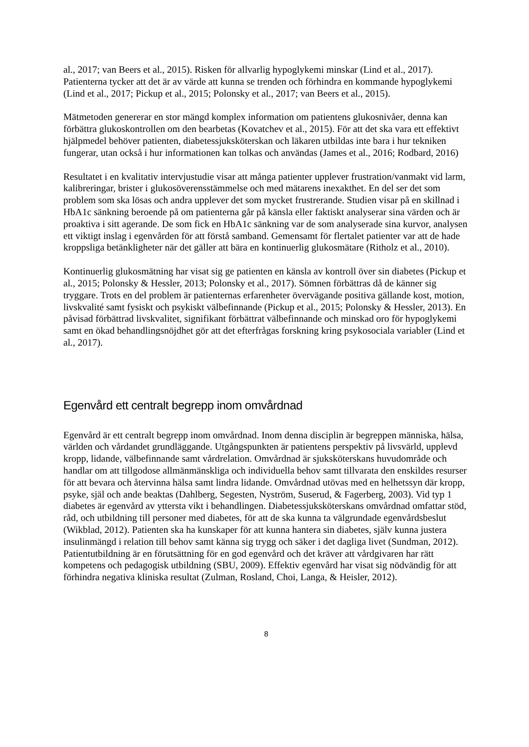al., 2017; van Beers et al., 2015). Risken för allvarlig hypoglykemi minskar (Lind et al., 2017). Patienterna tycker att det är av värde att kunna se trenden och förhindra en kommande hypoglykemi (Lind et al., 2017; Pickup et al., 2015; Polonsky et al., 2017; van Beers et al., 2015).
Mätmetoden genererar en stor mängd komplex information om patientens glukosnivåer, denna kan förbättra glukoskontrollen om den bearbetas (Kovatchev et al., 2015). För att det ska vara ett effektivt hjälpmedel behöver patienten, diabetessjuksköterskan och läkaren utbildas inte bara i hur tekniken fungerar, utan också i hur informationen kan tolkas och användas (James et al., 2016; Rodbard, 2016)
Resultatet i en kvalitativ intervjustudie visar att många patienter upplever frustration/vanmakt vid larm, kalibreringar, brister i glukosöverensstämmelse och med mätarens inexakthet. En del ser det som problem som ska lösas och andra upplever det som mycket frustrerande. Studien visar på en skillnad i HbA1c sänkning beroende på om patienterna går på känsla eller faktiskt analyserar sina värden och är proaktiva i sitt agerande. De som fick en HbA1c sänkning var de som analyserade sina kurvor, analysen ett viktigt inslag i egenvården för att förstå samband. Gemensamt för flertalet patienter var att de hade kroppsliga betänkligheter när det gäller att bära en kontinuerlig glukosmätare (Ritholz et al., 2010).
Kontinuerlig glukosmätning har visat sig ge patienten en känsla av kontroll över sin diabetes (Pickup et al., 2015; Polonsky & Hessler, 2013; Polonsky et al., 2017). Sömnen förbättras då de känner sig tryggare. Trots en del problem är patienternas erfarenheter övervägande positiva gällande kost, motion, livskvalité samt fysiskt och psykiskt välbefinnande (Pickup et al., 2015; Polonsky & Hessler, 2013). En påvisad förbättrad livskvalitet, signifikant förbättrat välbefinnande och minskad oro för hypoglykemi samt en ökad behandlingsnöjdhet gör att det efterfrågas forskning kring psykosociala variabler (Lind et al., 2017).
Egenvård ett centralt begrepp inom omvårdnad
Egenvård är ett centralt begrepp inom omvårdnad. Inom denna disciplin är begreppen människa, hälsa, världen och vårdandet grundläggande. Utgångspunkten är patientens perspektiv på livsvärld, upplevd kropp, lidande, välbefinnande samt vårdrelation. Omvårdnad är sjuksköterskans huvudområde och handlar om att tillgodose allmänmänskliga och individuella behov samt tillvarata den enskildes resurser för att bevara och återvinna hälsa samt lindra lidande. Omvårdnad utövas med en helhetssyn där kropp, psyke, själ och ande beaktas (Dahlberg, Segesten, Nyström, Suserud, & Fagerberg, 2003). Vid typ 1 diabetes är egenvård av yttersta vikt i behandlingen. Diabetessjuksköterskans omvårdnad omfattar stöd, råd, och utbildning till personer med diabetes, för att de ska kunna ta välgrundade egenvårdsbeslut (Wikblad, 2012). Patienten ska ha kunskaper för att kunna hantera sin diabetes, själv kunna justera insulinmängd i relation till behov samt känna sig trygg och säker i det dagliga livet (Sundman, 2012). Patientutbildning är en förutsättning för en god egenvård och det kräver att vårdgivaren har rätt kompetens och pedagogisk utbildning (SBU, 2009). Effektiv egenvård har visat sig nödvändig för att förhindra negativa kliniska resultat (Zulman, Rosland, Choi, Langa, & Heisler, 2012).
8